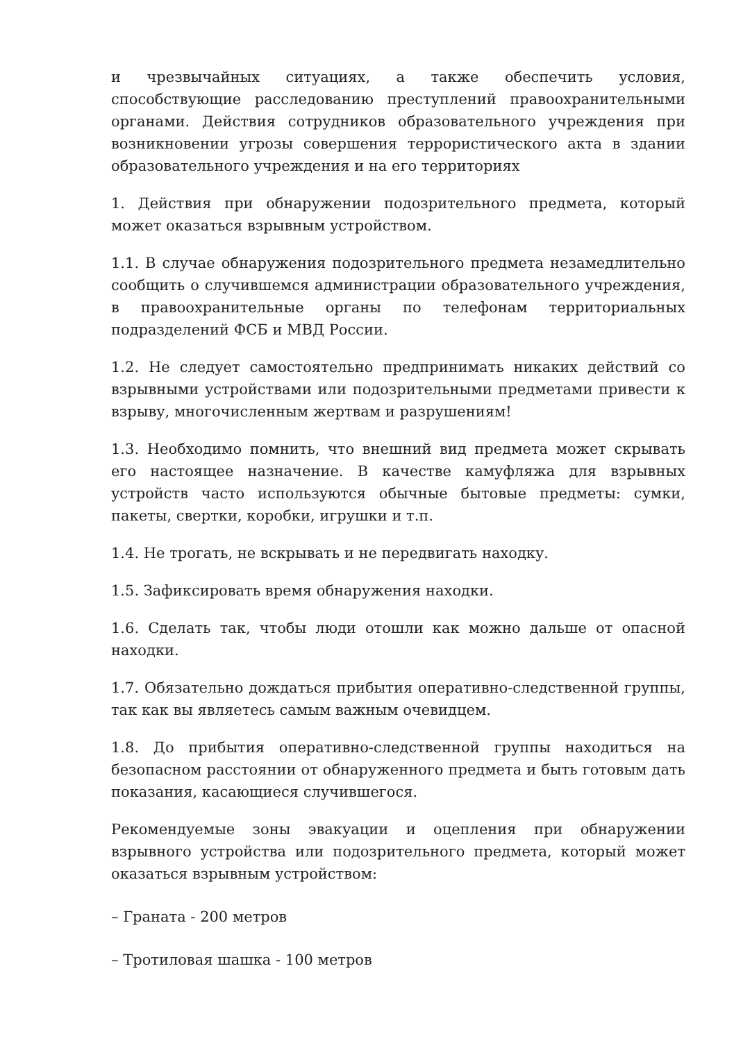и чрезвычайных ситуациях, а также обеспечить условия, способствующие расследованию преступлений правоохранительными органами. Действия сотрудников образовательного учреждения при возникновении угрозы совершения террористического акта в здании образовательного учреждения и на его территориях
1. Действия при обнаружении подозрительного предмета, который может оказаться взрывным устройством.
1.1. В случае обнаружения подозрительного предмета незамедлительно сообщить о случившемся администрации образовательного учреждения, в правоохранительные органы по телефонам территориальных подразделений ФСБ и МВД России.
1.2. Не следует самостоятельно предпринимать никаких действий со взрывными устройствами или подозрительными предметами привести к взрыву, многочисленным жертвам и разрушениям!
1.3. Необходимо помнить, что внешний вид предмета может скрывать его настоящее назначение. В качестве камуфляжа для взрывных устройств часто используются обычные бытовые предметы: сумки, пакеты, свертки, коробки, игрушки и т.п.
1.4. Не трогать, не вскрывать и не передвигать находку.
1.5. Зафиксировать время обнаружения находки.
1.6. Сделать так, чтобы люди отошли как можно дальше от опасной находки.
1.7. Обязательно дождаться прибытия оперативно-следственной группы, так как вы являетесь самым важным очевидцем.
1.8. До прибытия оперативно-следственной группы находиться на безопасном расстоянии от обнаруженного предмета и быть готовым дать показания, касающиеся случившегося.
Рекомендуемые зоны эвакуации и оцепления при обнаружении взрывного устройства или подозрительного предмета, который может оказаться взрывным устройством:
– Граната - 200 метров
– Тротиловая шашка - 100 метров